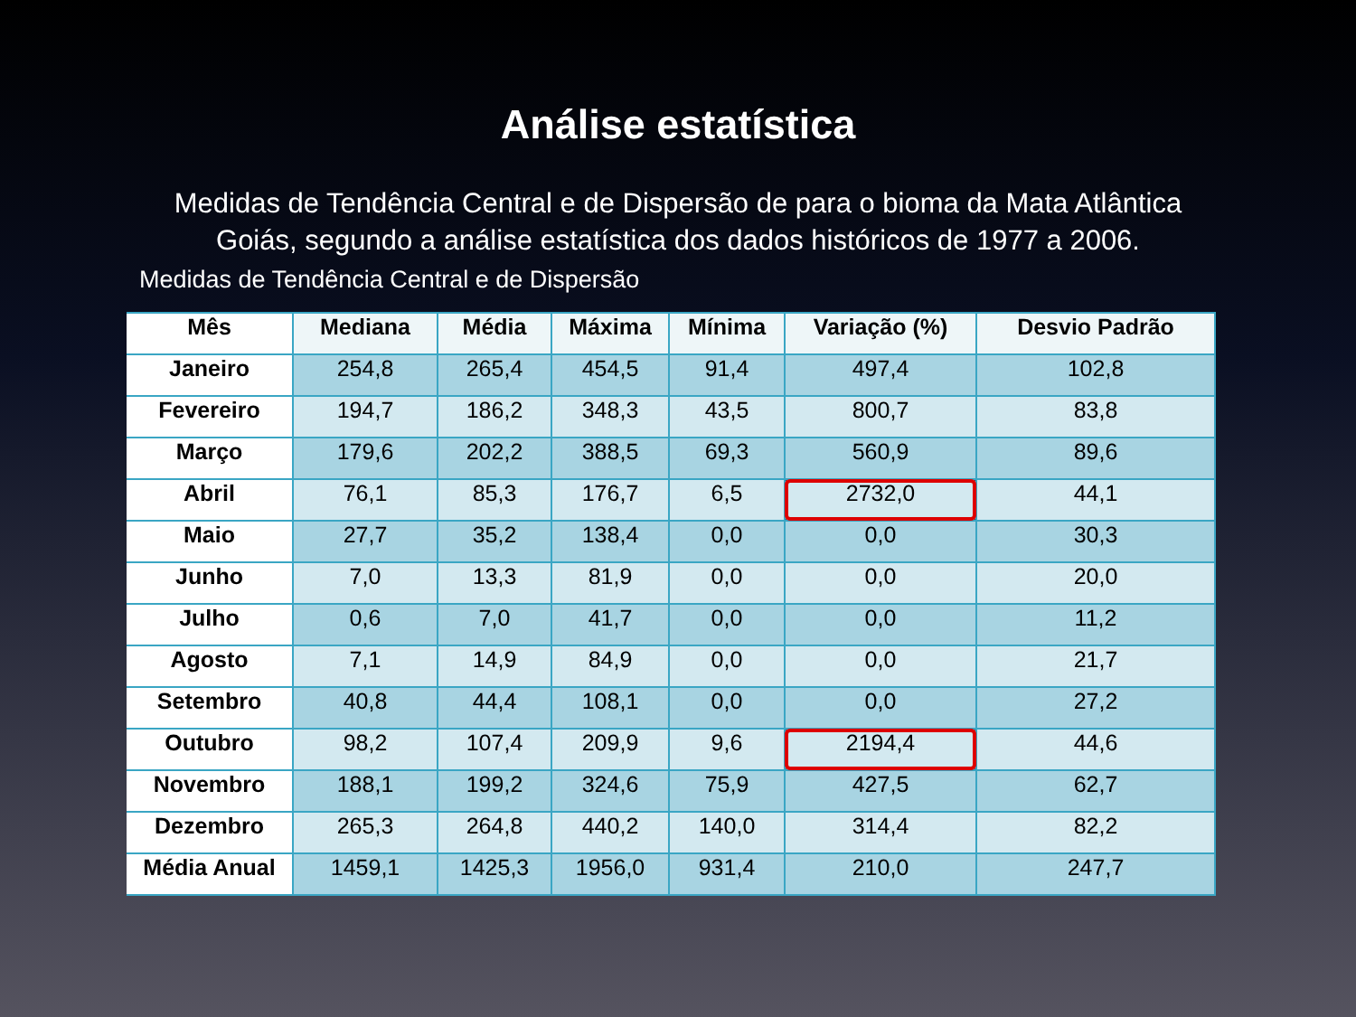Análise estatística
Medidas de Tendência Central e de Dispersão de para o bioma da Mata Atlântica Goiás, segundo a análise estatística dos dados históricos de 1977 a 2006.
Medidas de Tendência Central e de Dispersão
| Mês | Mediana | Média | Máxima | Mínima | Variação (%) | Desvio Padrão |
| --- | --- | --- | --- | --- | --- | --- |
| Janeiro | 254,8 | 265,4 | 454,5 | 91,4 | 497,4 | 102,8 |
| Fevereiro | 194,7 | 186,2 | 348,3 | 43,5 | 800,7 | 83,8 |
| Março | 179,6 | 202,2 | 388,5 | 69,3 | 560,9 | 89,6 |
| Abril | 76,1 | 85,3 | 176,7 | 6,5 | 2732,0 | 44,1 |
| Maio | 27,7 | 35,2 | 138,4 | 0,0 | 0,0 | 30,3 |
| Junho | 7,0 | 13,3 | 81,9 | 0,0 | 0,0 | 20,0 |
| Julho | 0,6 | 7,0 | 41,7 | 0,0 | 0,0 | 11,2 |
| Agosto | 7,1 | 14,9 | 84,9 | 0,0 | 0,0 | 21,7 |
| Setembro | 40,8 | 44,4 | 108,1 | 0,0 | 0,0 | 27,2 |
| Outubro | 98,2 | 107,4 | 209,9 | 9,6 | 2194,4 | 44,6 |
| Novembro | 188,1 | 199,2 | 324,6 | 75,9 | 427,5 | 62,7 |
| Dezembro | 265,3 | 264,8 | 440,2 | 140,0 | 314,4 | 82,2 |
| Média Anual | 1459,1 | 1425,3 | 1956,0 | 931,4 | 210,0 | 247,7 |